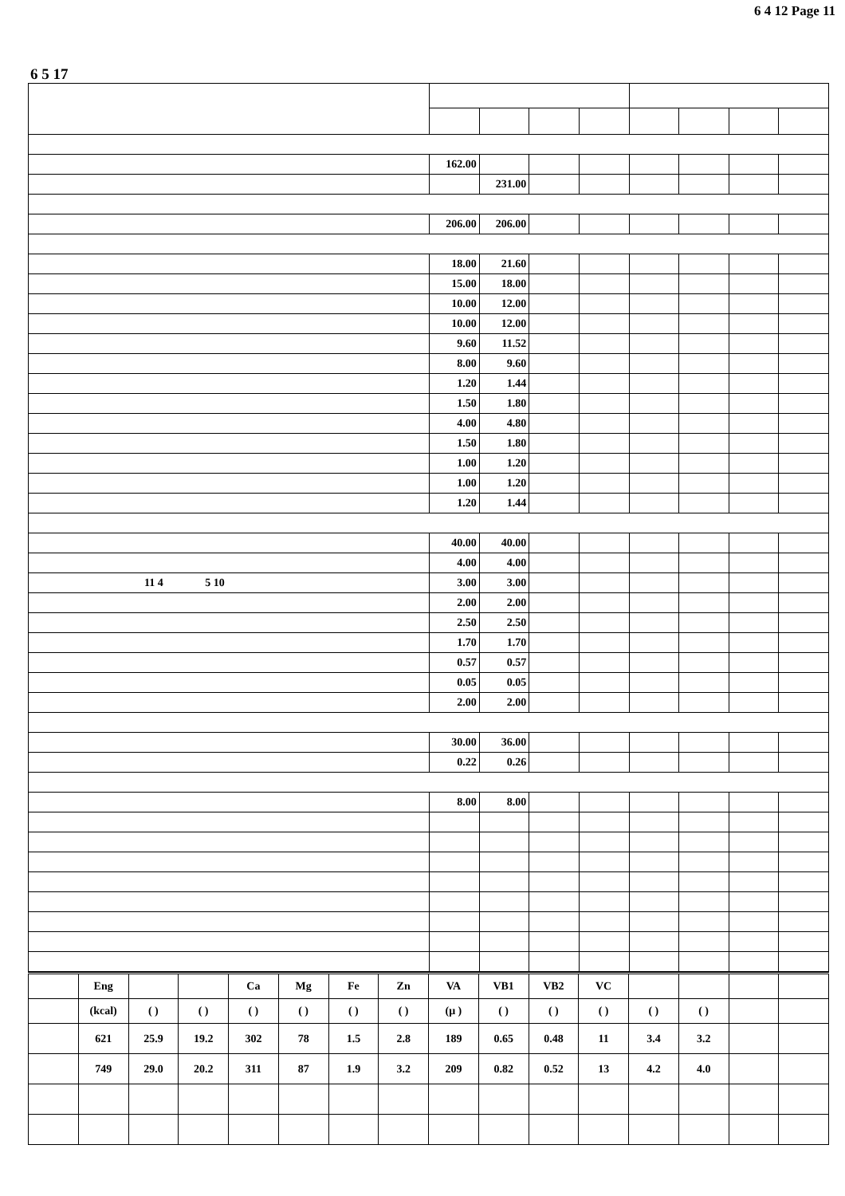6 4 12 Page 11
6 5 17
| | 162.00 | | | | | | | |
| | | 231.00 | | | | | | |
| | 206.00 | 206.00 | | | | | | |
| | 18.00 | 21.60 | | | | | | |
| | 15.00 | 18.00 | | | | | | |
| | 10.00 | 12.00 | | | | | | |
| | 10.00 | 12.00 | | | | | | |
| | 9.60 | 11.52 | | | | | | |
| | 8.00 | 9.60 | | | | | | |
| | 1.20 | 1.44 | | | | | | |
| | 1.50 | 1.80 | | | | | | |
| | 4.00 | 4.80 | | | | | | |
| | 1.50 | 1.80 | | | | | | |
| | 1.00 | 1.20 | | | | | | |
| | 1.00 | 1.20 | | | | | | |
| | 1.20 | 1.44 | | | | | | |
| | 40.00 | 40.00 | | | | | | |
| | 4.00 | 4.00 | | | | | | |
| 11 4 5 10 | 3.00 | 3.00 | | | | | | |
| | 2.00 | 2.00 | | | | | | |
| | 2.50 | 2.50 | | | | | | |
| | 1.70 | 1.70 | | | | | | |
| | 0.57 | 0.57 | | | | | | |
| | 0.05 | 0.05 | | | | | | |
| | 2.00 | 2.00 | | | | | | |
| | 30.00 | 36.00 | | | | | | |
| | 0.22 | 0.26 | | | | | | |
| | 8.00 | 8.00 | | | | | | |
| | Eng | | | Ca | Mg | Fe | Zn | VA | VB1 | VB2 | VC | | | | |
| --- | --- | --- | --- | --- | --- | --- | --- | --- | --- | --- | --- | --- | --- | --- | --- |
| | (kcal) | ( ) | ( ) | ( ) | ( ) | ( ) | ( ) | (μ ) | ( ) | ( ) | ( ) | ( ) | ( ) | | |
| | 621 | 25.9 | 19.2 | 302 | 78 | 1.5 | 2.8 | 189 | 0.65 | 0.48 | 11 | 3.4 | 3.2 | | |
| | 749 | 29.0 | 20.2 | 311 | 87 | 1.9 | 3.2 | 209 | 0.82 | 0.52 | 13 | 4.2 | 4.0 | | |